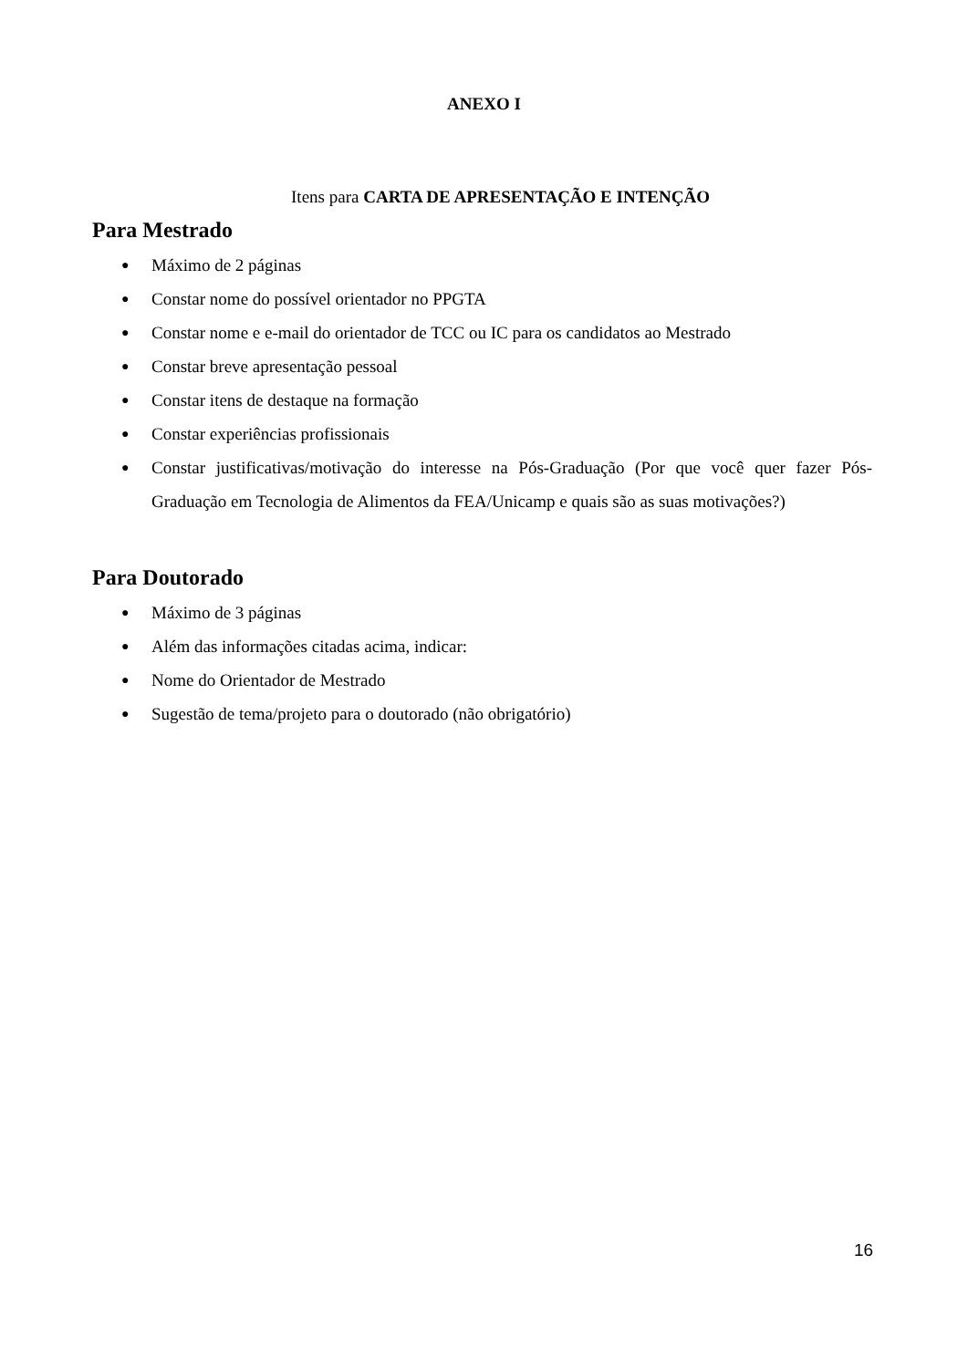ANEXO I
Itens para CARTA DE APRESENTAÇÃO E INTENÇÃO
Para Mestrado
● Máximo de 2 páginas
● Constar nome do possível orientador no PPGTA
● Constar nome e e-mail do orientador de TCC ou IC para os candidatos ao Mestrado
● Constar breve apresentação pessoal
● Constar itens de destaque na formação
● Constar experiências profissionais
● Constar justificativas/motivação do interesse na Pós-Graduação (Por que você quer fazer Pós-Graduação em Tecnologia de Alimentos da FEA/Unicamp e quais são as suas motivações?)
Para Doutorado
● Máximo de 3 páginas
● Além das informações citadas acima, indicar:
● Nome do Orientador de Mestrado
● Sugestão de tema/projeto para o doutorado (não obrigatório)
16